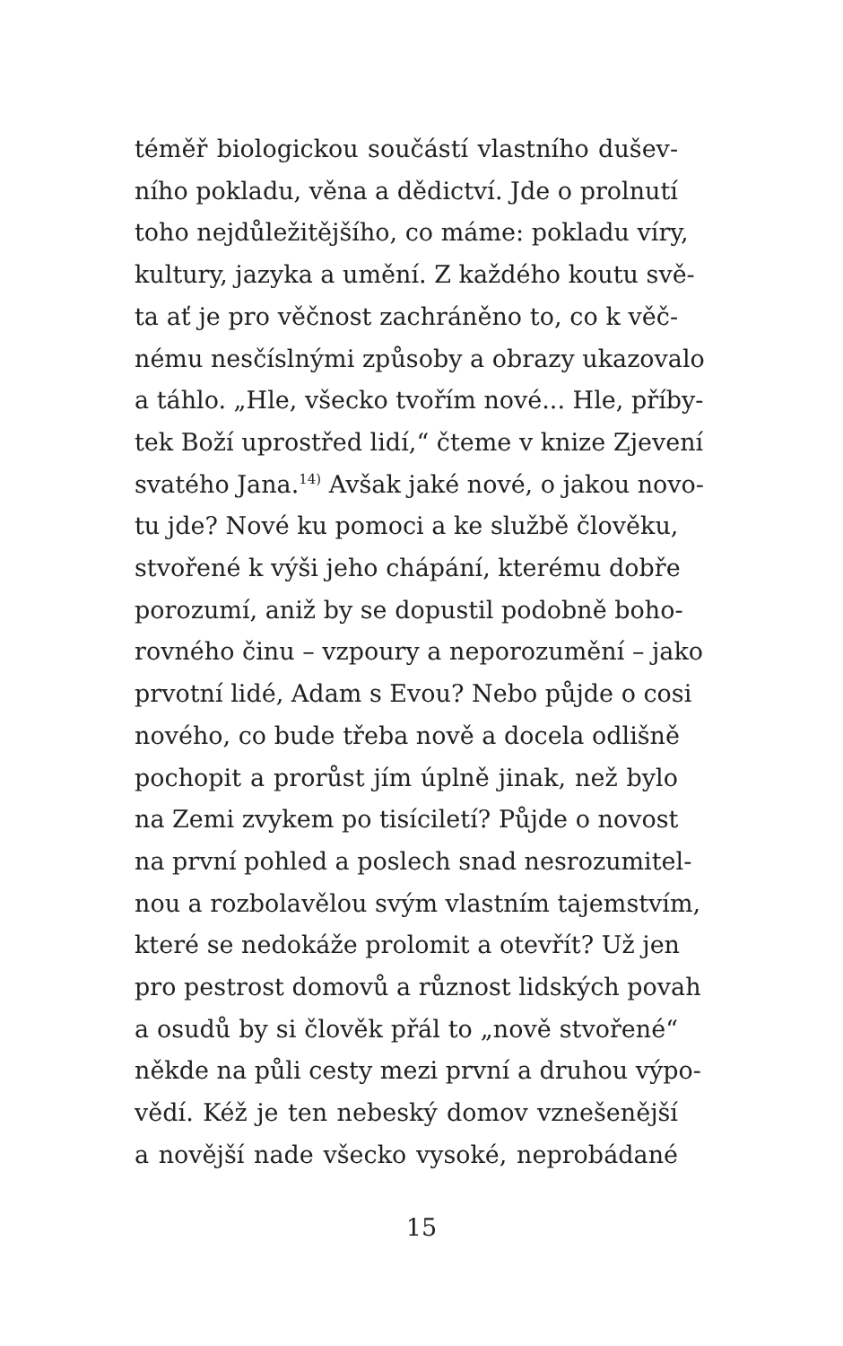téměř biologickou součástí vlastního dušev-
ního pokladu, věna a dědictví. Jde o prolnutí
toho nejdůležitějšího, co máme: pokladu víry,
kultury, jazyka a umění. Z každého koutu svě-
ta ať je pro věčnost zachráněno to, co k věč-
nému nesčíslnými způsoby a obrazy ukazovalo
a táhlo. „Hle, všecko tvořím nové... Hle, příby-
tek Boží uprostřed lidí,“ čteme v knize Zjevení
svatého Jana.<sup>14)</sup> Avšak jaké nové, o jakou novo-
tu jde? Nové ku pomoci a ke službě člověku,
stvořené k výši jeho chápání, kterému dobře
porozumí, aniž by se dopustil podobně boho-
rovného činu – vzpoury a neporozumění – jako
prvotní lidé, Adam s Evou? Nebo půjde o cosi
nového, co bude třeba nově a docela odlišně
pochopit a prorůst jím úplně jinak, než bylo
na Zemi zvykem po tisíciletí? Půjde o novost
na první pohled a poslech snad nesrozumitel-
nou a rozbolavělou svým vlastním tajemstvím,
které se nedokáže prolomit a otevřít? Už jen
pro pestrost domovů a různost lidských povah
a osudů by si člověk přál to „nově stvořené“
někde na půli cesty mezi první a druhou výpo-
vědí. Kéž je ten nebeský domov vznešenější
a novější nade všecko vysoké, neprobádané
15